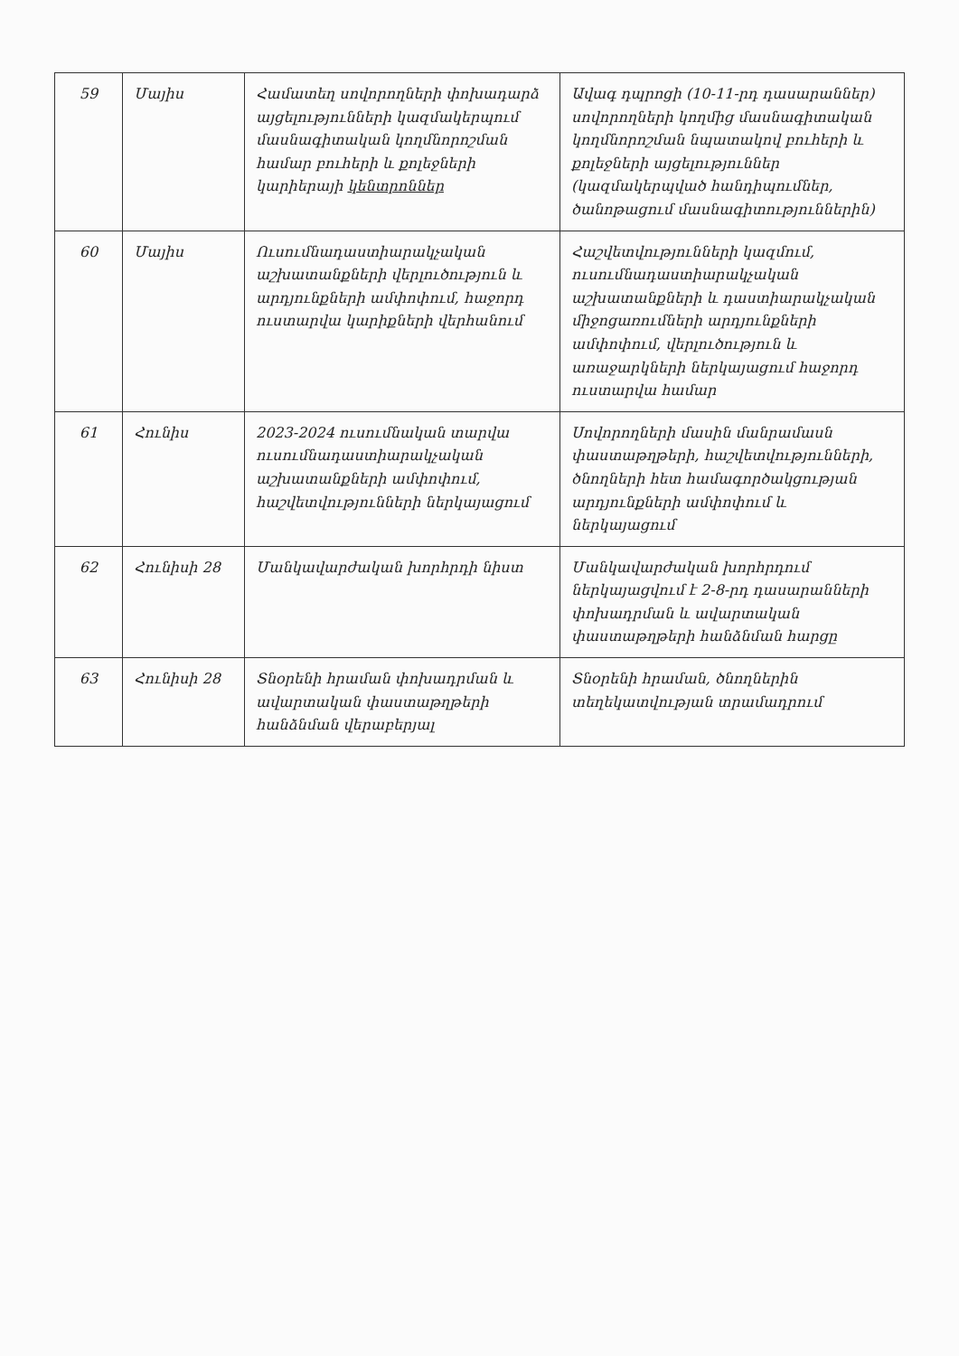| 59 | Մայիս | Համատեղ սովորողների փոխադարձ այցելությունների կազմակերպում մասնագիտական կողմնորոշման համար բուհերի և քոլեջների կարիերայի կենտրոններ | Ավագ դպրոցի (10-11-րդ դասարաններ) սովորողների կողմից մասնագիտական կողմնորոշման նպատակով բուհերի և քոլեջների այցելություններ (կազմակերպված հանդիպումներ, ծանոթացում մասնագիտություններին) |
| 60 | Մայիս | Ուսումնադաստիարակչական աշխատանքների վերլուծություն և արդյունքների ամփոփում, հաջորդ ուստարվա կարիքների վերհանում | Հաշվետվությունների կազմում, ուսումնադաստիարակչական աշխատանքների և դաստիարակչական միջոցառումների արդյունքների ամփոփում, վերլուծություն և առաջարկների ներկայացում հաջորդ ուստարվա համար |
| 61 | Հունիս | 2023-2024 ուսումնական տարվա ուսումնադաստիարակչական աշխատանքների ամփոփում, հաշվետվությունների ներկայացում | Սովորողների մասին մանրամասն փաստաթղթերի, հաշվետվությունների, ծնողների հետ համագործակցության արդյունքների ամփոփում և ներկայացում |
| 62 | Հունիսի 28 | Մանկավարժական խորհրդի նիստ | Մանկավարժական խորհրդում ներկայացվում է 2-8-րդ դասարանների փոխադրման և ավարտական փաստաթղթերի հանձնման հարցը |
| 63 | Հունիսի 28 | Տնօրենի հրաման փոխադրման և ավարտական փաստաթղթերի հանձնման վերաբերյալ | Տնօրենի հրաման, ծնողներին տեղեկատվության տրամադրում |